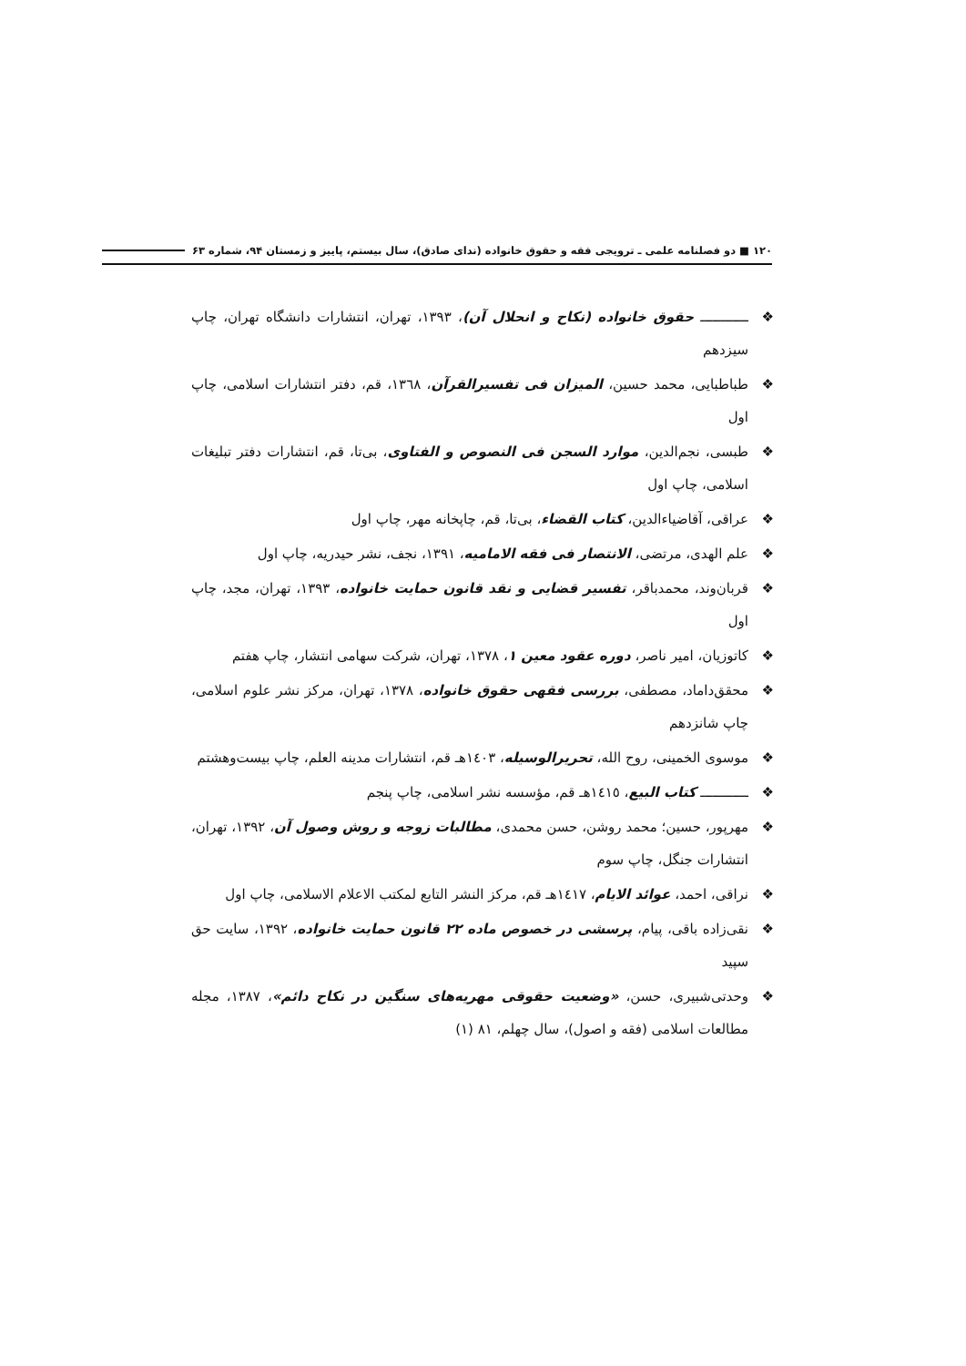۱۲۰ ■ دو فصلنامه علمی ـ ترویجی فقه و حقوق خانواده (ندای صادق)، سال بیستم، پاییز و زمستان ۹۴، شماره ۶۳
❖ ــــــــــــ حقوق خانواده (نکاح و انحلال آن)، ۱۳۹۳، تهران، انتشارات دانشگاه تهران، چاپ سیزدهم
❖ طباطبایی، محمد حسین، المیزان فی تفسیرالقرآن، ١٣٦٨، قم، دفتر انتشارات اسلامی، چاپ اول
❖ طبسی، نجم‌الدین، موارد السجن فی النصوص و الفتاوی، بی‌تا، قم، انتشارات دفتر تبلیغات اسلامی، چاپ اول
❖ عراقی، آقاضیاءالدین، کتاب القضاء، بی‌تا، قم، چاپخانه مهر، چاپ اول
❖ علم الهدی، مرتضی، الانتصار فی فقه الامامیه، ۱۳۹۱، نجف، نشر حیدریه، چاپ اول
❖ قربان‌وند، محمدباقر، تفسیر قضایی و نقد قانون حمایت خانواده، ۱۳۹۳، تهران، مجد، چاپ اول
❖ کاتوزیان، امیر ناصر، دوره عقود معین ۱، ۱۳۷۸، تهران، شرکت سهامی انتشار، چاپ هفتم
❖ محقق‌داماد، مصطفی، بررسی فقهی حقوق خانواده، ۱۳۷۸، تهران، مرکز نشر علوم اسلامی، چاپ شانزدهم
❖ موسوی الخمینی، روح الله، تحریرالوسیله، ١٤٠٣هـ قم، انتشارات مدینه العلم، چاپ بیست‌وهشتم
❖ ــــــــــــ کتاب البیع، ١٤١٥هـ قم، مؤسسه نشر اسلامی، چاپ پنجم
❖ مهرپور، حسین؛ محمد روشن، حسن محمدی، مطالبات زوجه و روش وصول آن، ۱۳۹۲، تهران، انتشارات جنگل، چاپ سوم
❖ نراقی، احمد، عوائد الایام، ١٤١٧هـ قم، مرکز النشر التابع لمکتب الاعلام الاسلامی، چاپ اول
❖ نقی‌زاده باقی، پیام، پرسشی در خصوص ماده ۲۲ قانون حمایت خانواده، ۱۳۹۲، سایت حق سپید
❖ وحدتی‌شبیری، حسن، «وضعیت حقوقی مهریه‌های سنگین در نکاح دائم»، ۱۳۸۷، مجله مطالعات اسلامی (فقه و اصول)، سال چهلم، ۸۱ (۱)